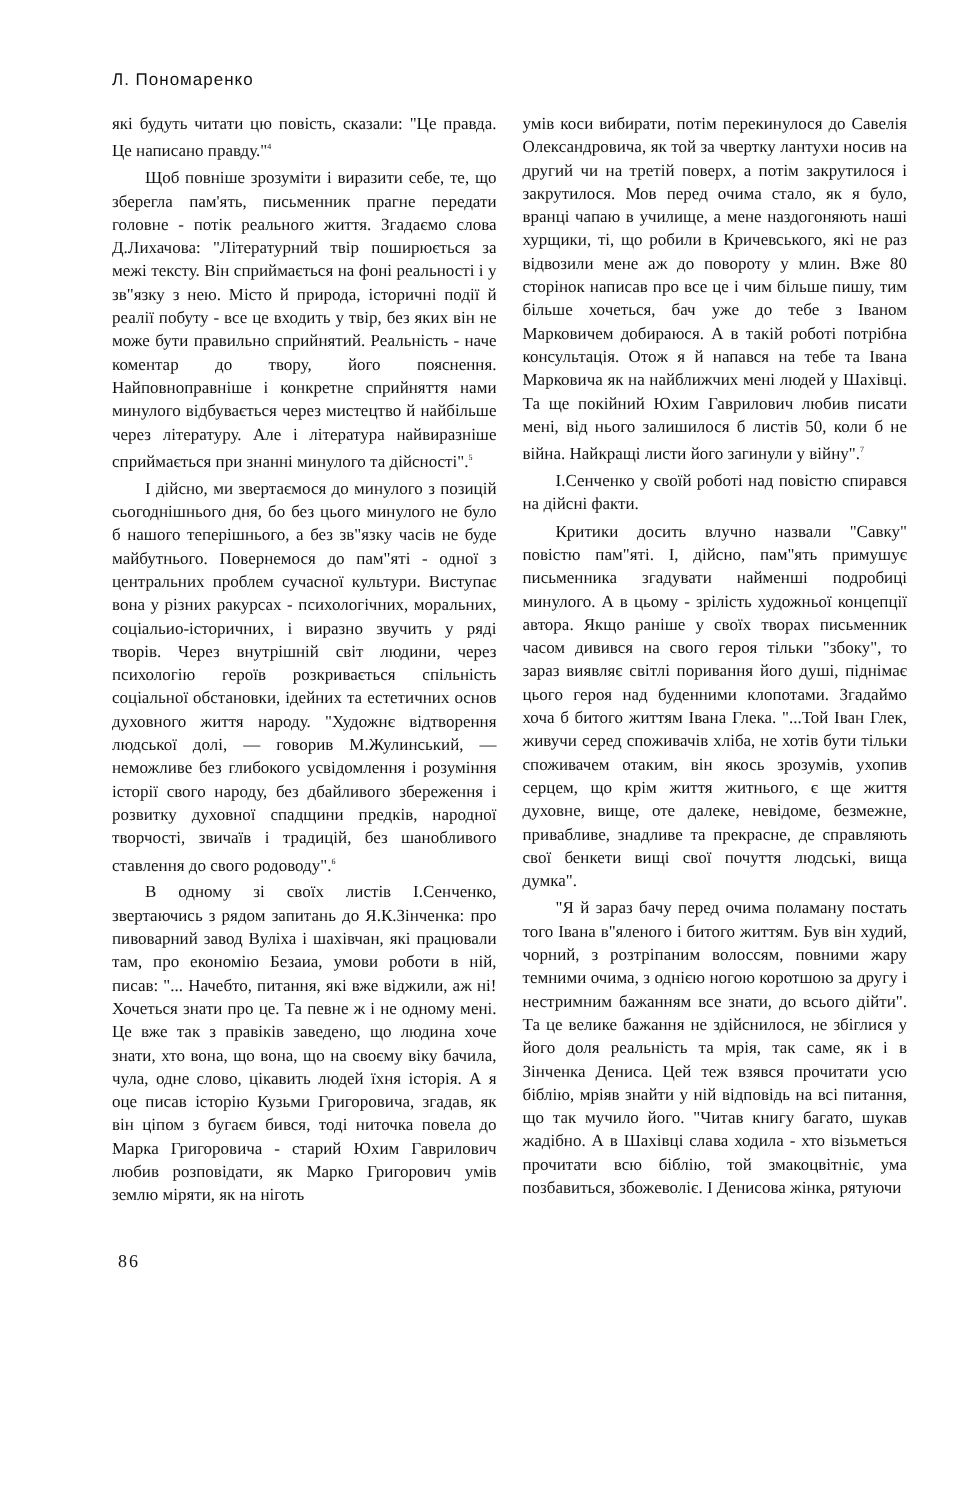Л. Пономаренко
які будуть читати цю повість, сказали: "Це правда. Це написано правду."<sup>4</sup>
Щоб повніше зрозуміти і виразити себе, те, що зберегла пам'ять, письменник прагне передати головне - потік реального життя. Згадаємо слова Д.Лихачова: "Літературний твір поширюється за межі тексту. Він сприймається на фоні реальності і у зв"язку з нею. Місто й природа, історичні події й реалії побуту - все це входить у твір, без яких він не може бути правильно сприйнятий. Реальність - наче коментар до твору, його пояснення. Найповноправніше і конкретне сприйняття нами минулого відбувається через мистецтво й найбільше через літературу. Але і література найвиразніше сприймається при знанні минулого та дійсності".<sup>5</sup>
І дійсно, ми звертаємося до минулого з позицій сьогоднішнього дня, бо без цього минулого не було б нашого теперішнього, а без зв"язку часів не буде майбутнього. Повернемося до пам"яті - одної з центральних проблем сучасної культури. Виступає вона у різних ракурсах - психологічних, моральних, соціальио-історичних, і виразно звучить у ряді творів. Через внутрішній світ людини, через психологію героїв розкривається спільність соціальної обстановки, ідейних та естетичних основ духовного життя народу. "Художнє відтворення людської долі, — говорив М.Жулинський, — неможливе без глибокого усвідомлення і розуміння історії свого народу, без дбайливого збереження і розвитку духовної спадщини предків, народної творчості, звичаїв і традицій, без шанобливого ставлення до свого родоводу".<sup>6</sup>
В одному зі своїх листів І.Сенченко, звертаючись з рядом запитань до Я.К.Зінченка: про пивоварний завод Вуліха і шахівчан, які працювали там, про економію Безаиа, умови роботи в ній, писав: "... Начебто, питання, які вже віджили, аж ні! Хочеться знати про це. Та певне ж і не одному мені. Це вже так з правіків заведено, що людина хоче знати, хто вона, що вона, що на своєму віку бачила, чула, одне слово, цікавить людей їхня історія. А я оце писав історію Кузьми Григоровича, згадав, як він ціпом з бугаєм бився, тоді ниточка повела до Марка Григоровича - старий Юхим Гаврилович любив розповідати, як Марко Григорович умів землю міряти, як на ніготь
умів коси вибирати, потім перекинулося до Савелія Олександровича, як той за чвертку лантухи носив на другий чи на третій поверх, а потім закрутилося і закрутилося. Мов перед очима стало, як я було, вранці чапаю в училище, а мене наздогоняють наші хурщики, ті, що робили в Кричевського, які не раз відвозили мене аж до повороту у млин. Вже 80 сторінок написав про все це і чим більше пишу, тим більше хочеться, бач уже до тебе з Іваном Марковичем добираюся. А в такій роботі потрібна консультація. Отож я й напався на тебе та Івана Марковича як на найближчих мені людей у Шахівці. Та ще покійний Юхим Гаврилович любив писати мені, від нього залишилося б листів 50, коли б не війна. Найкращі листи його загинули у війну".<sup>7</sup>
І.Сенченко у своїй роботі над повістю спирався на дійсні факти.
Критики досить влучно назвали "Савку" повістю пам"яті. І, дійсно, пам"ять примушує письменника згадувати найменші подробиці минулого. А в цьому - зрілість художньої концепції автора. Якщо раніше у своїх творах письменник часом дивився на свого героя тільки "збоку", то зараз виявляє світлі поривання його душі, піднімає цього героя над буденними клопотами. Згадаймо хоча б битого життям Івана Глека. "...Той Іван Глек, живучи серед споживачів хліба, не хотів бути тільки споживачем отаким, він якось зрозумів, ухопив серцем, що крім життя житнього, є ще життя духовне, вище, оте далеке, невідоме, безмежне, привабливе, знадливе та прекрасне, де справляють свої бенкети вищі свої почуття людські, вища думка".
"Я й зараз бачу перед очима поламану постать того Івана в"яленого і битого життям. Був він худий, чорний, з розтріпаним волоссям, повними жару темними очима, з однією ногою коротшою за другу і нестримним бажанням все знати, до всього дійти". Та це велике бажання не здійснилося, не збіглися у його доля реальність та мрія, так саме, як і в Зінченка Дениса. Цей теж взявся прочитати усю біблію, мріяв знайти у ній відповідь на всі питання, що так мучило його. "Читав книгу багато, шукав жадібно. А в Шахівці слава ходила - хто візьметься прочитати всю біблію, той змакоцвітніє, ума позбавиться, збожеволіє. І Денисова жінка, рятуючи
86